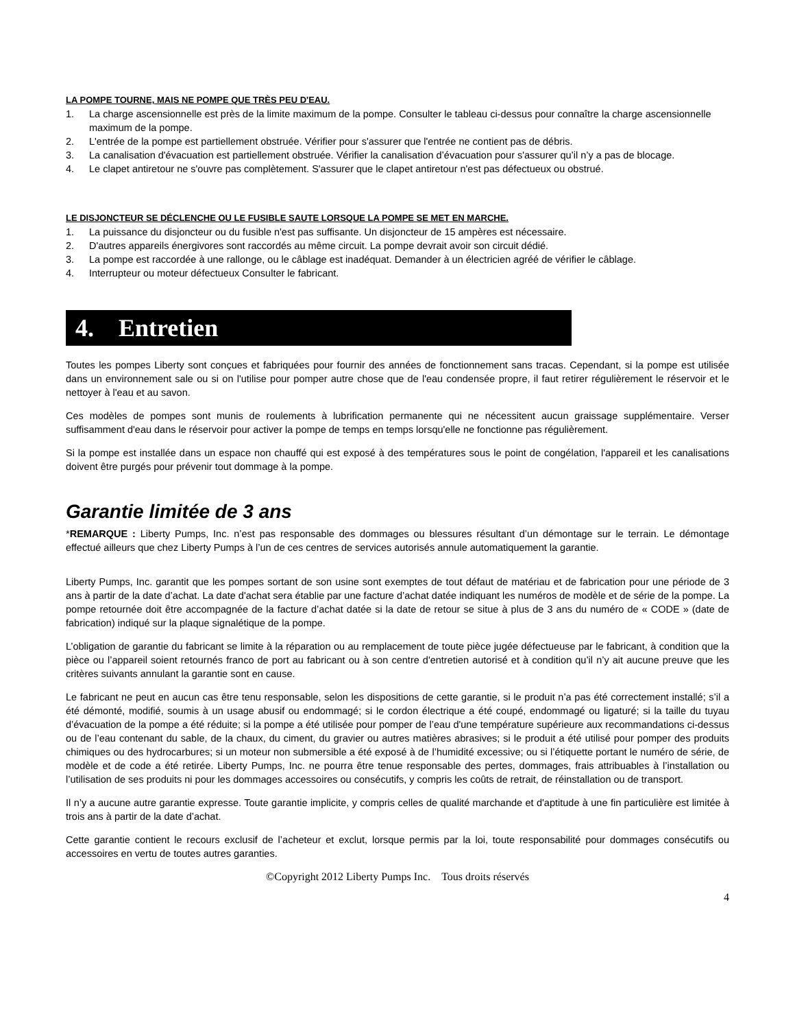LA POMPE TOURNE, MAIS NE POMPE QUE TRÈS PEU D'EAU.
1. La charge ascensionnelle est près de la limite maximum de la pompe. Consulter le tableau ci-dessus pour connaître la charge ascensionnelle maximum de la pompe.
2. L'entrée de la pompe est partiellement obstruée. Vérifier pour s'assurer que l'entrée ne contient pas de débris.
3. La canalisation d'évacuation est partiellement obstruée. Vérifier la canalisation d’évacuation pour s'assurer qu’il n’y a pas de blocage.
4. Le clapet antiretour ne s'ouvre pas complètement. S'assurer que le clapet antiretour n'est pas défectueux ou obstrué.
LE DISJONCTEUR SE DÉCLENCHE OU LE FUSIBLE SAUTE LORSQUE LA POMPE SE MET EN MARCHE.
1. La puissance du disjoncteur ou du fusible n'est pas suffisante. Un disjoncteur de 15 ampères est nécessaire.
2. D'autres appareils énergivores sont raccordés au même circuit. La pompe devrait avoir son circuit dédié.
3. La pompe est raccordée à une rallonge, ou le câblage est inadéquat. Demander à un électricien agréé de vérifier le câblage.
4. Interrupteur ou moteur défectueux Consulter le fabricant.
4. Entretien
Toutes les pompes Liberty sont conçues et fabriquées pour fournir des années de fonctionnement sans tracas. Cependant, si la pompe est utilisée dans un environnement sale ou si on l'utilise pour pomper autre chose que de l'eau condensée propre, il faut retirer régulièrement le réservoir et le nettoyer à l'eau et au savon.
Ces modèles de pompes sont munis de roulements à lubrification permanente qui ne nécessitent aucun graissage supplémentaire. Verser suffisamment d'eau dans le réservoir pour activer la pompe de temps en temps lorsqu'elle ne fonctionne pas régulièrement.
Si la pompe est installée dans un espace non chauffé qui est exposé à des températures sous le point de congélation, l'appareil et les canalisations doivent être purgés pour prévenir tout dommage à la pompe.
Garantie limitée de 3 ans
*REMARQUE : Liberty Pumps, Inc. n’est pas responsable des dommages ou blessures résultant d’un démontage sur le terrain. Le démontage effectué ailleurs que chez Liberty Pumps à l’un de ces centres de services autorisés annule automatiquement la garantie.
Liberty Pumps, Inc. garantit que les pompes sortant de son usine sont exemptes de tout défaut de matériau et de fabrication pour une période de 3 ans à partir de la date d’achat. La date d'achat sera établie par une facture d’achat datée indiquant les numéros de modèle et de série de la pompe. La pompe retournée doit être accompagnée de la facture d’achat datée si la date de retour se situe à plus de 3 ans du numéro de « CODE » (date de fabrication) indiqué sur la plaque signalétique de la pompe.
L’obligation de garantie du fabricant se limite à la réparation ou au remplacement de toute pièce jugée défectueuse par le fabricant, à condition que la pièce ou l’appareil soient retournés franco de port au fabricant ou à son centre d'entretien autorisé et à condition qu’il n’y ait aucune preuve que les critères suivants annulant la garantie sont en cause.
Le fabricant ne peut en aucun cas être tenu responsable, selon les dispositions de cette garantie, si le produit n’a pas été correctement installé; s’il a été démonté, modifié, soumis à un usage abusif ou endommagé; si le cordon électrique a été coupé, endommagé ou ligaturé; si la taille du tuyau d’évacuation de la pompe a été réduite; si la pompe a été utilisée pour pomper de l’eau d'une température supérieure aux recommandations ci-dessus ou de l’eau contenant du sable, de la chaux, du ciment, du gravier ou autres matières abrasives; si le produit a été utilisé pour pomper des produits chimiques ou des hydrocarbures; si un moteur non submersible a été exposé à de l’humidité excessive; ou si l’étiquette portant le numéro de série, de modèle et de code a été retirée. Liberty Pumps, Inc. ne pourra être tenue responsable des pertes, dommages, frais attribuables à l’installation ou l’utilisation de ses produits ni pour les dommages accessoires ou consécutifs, y compris les coûts de retrait, de réinstallation ou de transport.
Il n’y a aucune autre garantie expresse. Toute garantie implicite, y compris celles de qualité marchande et d'aptitude à une fin particulière est limitée à trois ans à partir de la date d’achat.
Cette garantie contient le recours exclusif de l’acheteur et exclut, lorsque permis par la loi, toute responsabilité pour dommages consécutifs ou accessoires en vertu de toutes autres garanties.
©Copyright 2012 Liberty Pumps Inc. Tous droits réservés
4